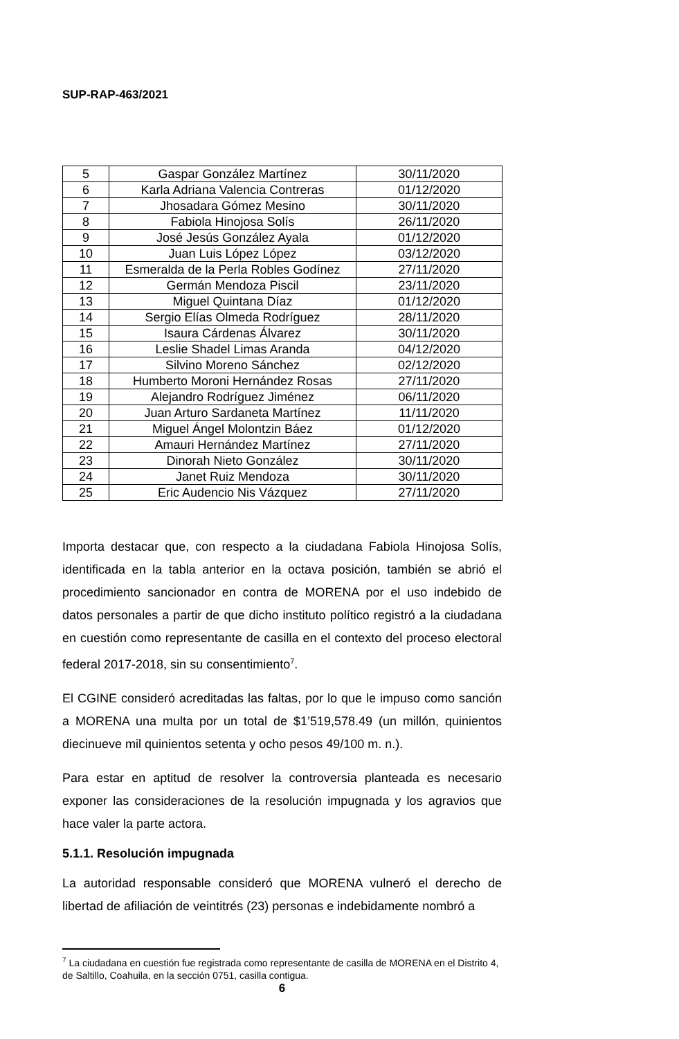SUP-RAP-463/2021
| 5 | Gaspar González Martínez | 30/11/2020 |
| 6 | Karla Adriana Valencia Contreras | 01/12/2020 |
| 7 | Jhosadara Gómez Mesino | 30/11/2020 |
| 8 | Fabiola Hinojosa Solís | 26/11/2020 |
| 9 | José Jesús González Ayala | 01/12/2020 |
| 10 | Juan Luis López López | 03/12/2020 |
| 11 | Esmeralda de la Perla Robles Godínez | 27/11/2020 |
| 12 | Germán Mendoza Piscil | 23/11/2020 |
| 13 | Miguel Quintana Díaz | 01/12/2020 |
| 14 | Sergio Elías Olmeda Rodríguez | 28/11/2020 |
| 15 | Isaura Cárdenas Álvarez | 30/11/2020 |
| 16 | Leslie Shadel Limas Aranda | 04/12/2020 |
| 17 | Silvino Moreno Sánchez | 02/12/2020 |
| 18 | Humberto Moroni Hernández Rosas | 27/11/2020 |
| 19 | Alejandro Rodríguez Jiménez | 06/11/2020 |
| 20 | Juan Arturo Sardaneta Martínez | 11/11/2020 |
| 21 | Miguel Ángel Molontzin Báez | 01/12/2020 |
| 22 | Amauri Hernández Martínez | 27/11/2020 |
| 23 | Dinorah Nieto González | 30/11/2020 |
| 24 | Janet Ruiz Mendoza | 30/11/2020 |
| 25 | Eric Audencio Nis Vázquez | 27/11/2020 |
Importa destacar que, con respecto a la ciudadana Fabiola Hinojosa Solís, identificada en la tabla anterior en la octava posición, también se abrió el procedimiento sancionador en contra de MORENA por el uso indebido de datos personales a partir de que dicho instituto político registró a la ciudadana en cuestión como representante de casilla en el contexto del proceso electoral federal 2017-2018, sin su consentimiento<sup>7</sup>.
El CGINE consideró acreditadas las faltas, por lo que le impuso como sanción a MORENA una multa por un total de $1’519,578.49 (un millón, quinientos diecinueve mil quinientos setenta y ocho pesos 49/100 m. n.).
Para estar en aptitud de resolver la controversia planteada es necesario exponer las consideraciones de la resolución impugnada y los agravios que hace valer la parte actora.
5.1.1. Resolución impugnada
La autoridad responsable consideró que MORENA vulneró el derecho de libertad de afiliación de veintitrés (23) personas e indebidamente nombró a
<sup>7</sup> La ciudadana en cuestión fue registrada como representante de casilla de MORENA en el Distrito 4, de Saltillo, Coahuila, en la sección 0751, casilla contigua.
6